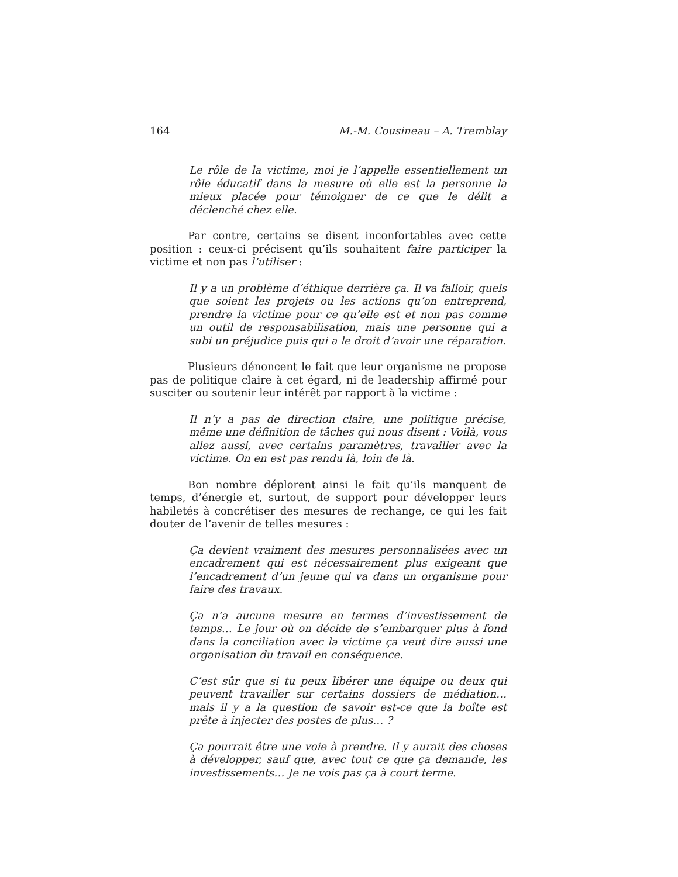164 M.-M. Cousineau – A. Tremblay
Le rôle de la victime, moi je l’appelle essentiellement un rôle éducatif dans la mesure où elle est la personne la mieux placée pour témoigner de ce que le délit a déclenché chez elle.
Par contre, certains se disent inconfortables avec cette position : ceux-ci précisent qu’ils souhaitent faire participer la victime et non pas l’utiliser :
Il y a un problème d’éthique derrière ça. Il va falloir, quels que soient les projets ou les actions qu’on entreprend, prendre la victime pour ce qu’elle est et non pas comme un outil de responsabilisation, mais une personne qui a subi un préjudice puis qui a le droit d’avoir une réparation.
Plusieurs dénoncent le fait que leur organisme ne propose pas de politique claire à cet égard, ni de leadership affirmé pour susciter ou soutenir leur intérêt par rapport à la victime :
Il n’y a pas de direction claire, une politique précise, même une définition de tâches qui nous disent : Voilà, vous allez aussi, avec certains paramètres, travailler avec la victime. On en est pas rendu là, loin de là.
Bon nombre déplorent ainsi le fait qu’ils manquent de temps, d’énergie et, surtout, de support pour développer leurs habiletés à concrétiser des mesures de rechange, ce qui les fait douter de l’avenir de telles mesures :
Ça devient vraiment des mesures personnalisées avec un encadrement qui est nécessairement plus exigeant que l’encadrement d’un jeune qui va dans un organisme pour faire des travaux.
Ça n’a aucune mesure en termes d’investissement de temps… Le jour où on décide de s’embarquer plus à fond dans la conciliation avec la victime ça veut dire aussi une organisation du travail en conséquence.
C’est sûr que si tu peux libérer une équipe ou deux qui peuvent travailler sur certains dossiers de médiation… mais il y a la question de savoir est-ce que la boîte est prête à injecter des postes de plus… ?
Ça pourrait être une voie à prendre. Il y aurait des choses à développer, sauf que, avec tout ce que ça demande, les investissements… Je ne vois pas ça à court terme.